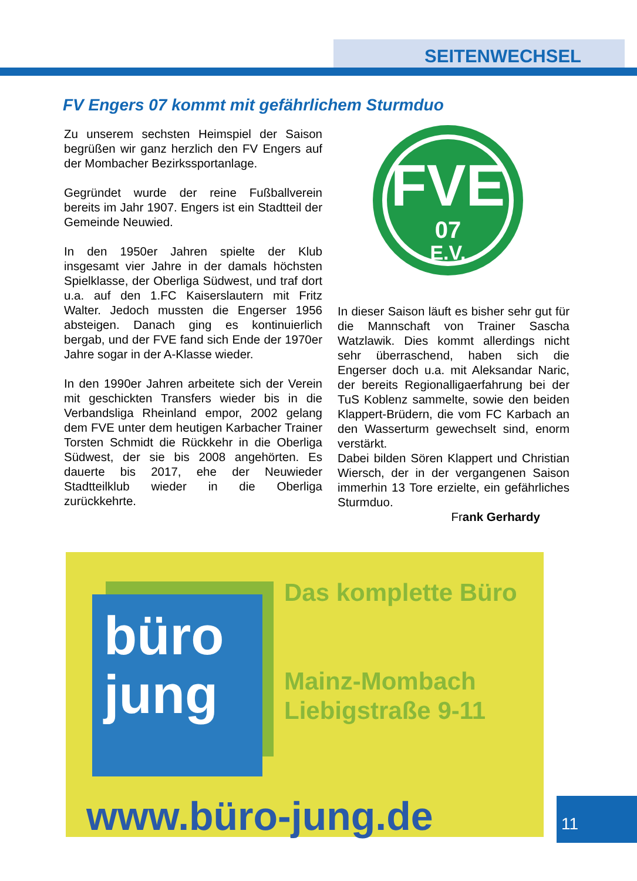SEITENWECHSEL
FV Engers 07 kommt mit gefährlichem Sturmduo
Zu unserem sechsten Heimspiel der Saison begrüßen wir ganz herzlich den FV Engers auf der Mombacher Bezirkssportanlage.
Gegründet wurde der reine Fußballverein bereits im Jahr 1907. Engers ist ein Stadtteil der Gemeinde Neuwied.
In den 1950er Jahren spielte der Klub insgesamt vier Jahre in der damals höchsten Spielklasse, der Oberliga Südwest, und traf dort u.a. auf den 1.FC Kaiserslautern mit Fritz Walter. Jedoch mussten die Engerser 1956 absteigen. Danach ging es kontinuierlich bergab, und der FVE fand sich Ende der 1970er Jahre sogar in der A-Klasse wieder.
In den 1990er Jahren arbeitete sich der Verein mit geschickten Transfers wieder bis in die Verbandsliga Rheinland empor, 2002 gelang dem FVE unter dem heutigen Karbacher Trainer Torsten Schmidt die Rückkehr in die Oberliga Südwest, der sie bis 2008 angehörten. Es dauerte bis 2017, ehe der Neuwieder Stadtteilklub wieder in die Oberliga zurückkehrte.
FVE
07
E.V.
In dieser Saison läuft es bisher sehr gut für die Mannschaft von Trainer Sascha Watzlawik. Dies kommt allerdings nicht sehr überraschend, haben sich die Engerser doch u.a. mit Aleksandar Naric, der bereits Regionalligaerfahrung bei der TuS Koblenz sammelte, sowie den beiden Klappert-Brüdern, die vom FC Karbach an den Wasserturm gewechselt sind, enorm verstärkt.
Dabei bilden Sören Klappert und Christian Wiersch, der in der vergangenen Saison immerhin 13 Tore erzielte, ein gefährliches Sturmduo.
Frank Gerhardy
büro
jung
Das komplette Büro
Mainz-Mombach
Liebigstraße 9-11
www.büro-jung.de
11